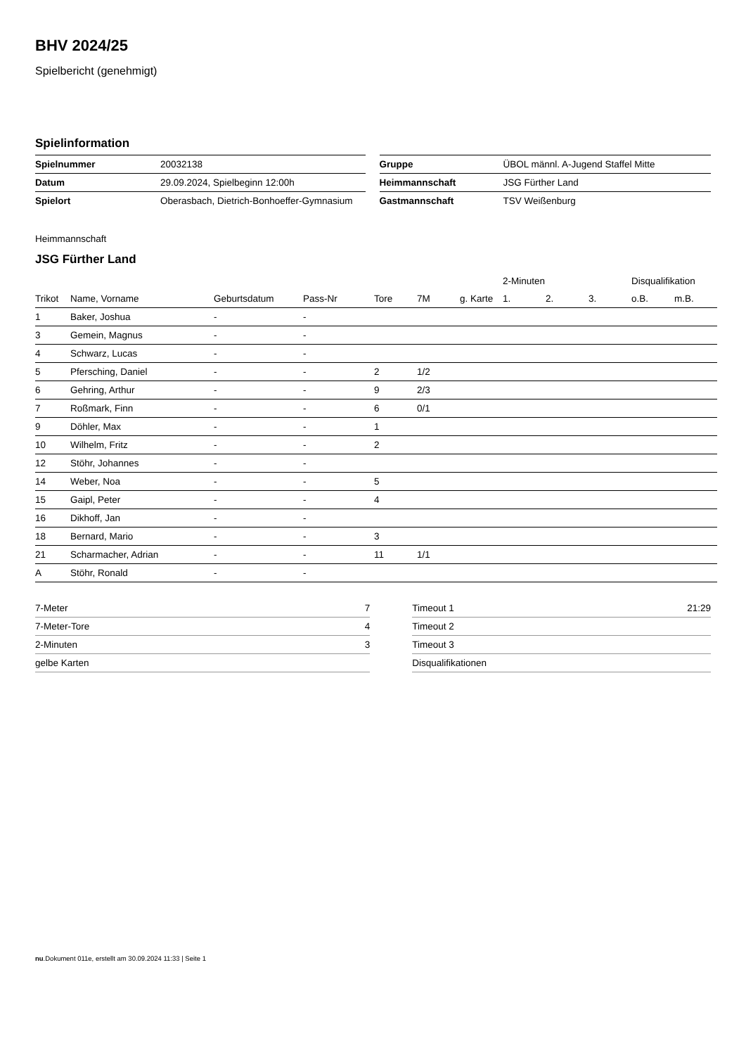BHV 2024/25
Spielbericht (genehmigt)
Spielinformation
| Spielnummer | 20032138 |
| Datum | 29.09.2024, Spielbeginn 12:00h |
| Spielort | Oberasbach, Dietrich-Bonhoeffer-Gymnasium |
| Gruppe | ÜBOL männl. A-Jugend Staffel Mitte |
| Heimmannschaft | JSG Fürther Land |
| Gastmannschaft | TSV Weißenburg |
Heimmannschaft
JSG Fürther Land
| | | | | | | | 2-Minuten | | | Disqualifikation | |
| --- | --- | --- | --- | --- | --- | --- | --- | --- | --- | --- | --- |
| Trikot | Name, Vorname | Geburtsdatum | Pass-Nr | Tore | 7M | g. Karte | 1. | 2. | 3. | o.B. | m.B. |
| 1 | Baker, Joshua | - | - | | | | | | | | |
| 3 | Gemein, Magnus | - | - | | | | | | | | |
| 4 | Schwarz, Lucas | - | - | | | | | | | | |
| 5 | Pfersching, Daniel | - | - | 2 | 1/2 | | | | | | |
| 6 | Gehring, Arthur | - | - | 9 | 2/3 | | | | | | |
| 7 | Roßmark, Finn | - | - | 6 | 0/1 | | | | | | |
| 9 | Döhler, Max | - | - | 1 | | | | | | | |
| 10 | Wilhelm, Fritz | - | - | 2 | | | | | | | |
| 12 | Stöhr, Johannes | - | - | | | | | | | | |
| 14 | Weber, Noa | - | - | 5 | | | | | | | |
| 15 | Gaipl, Peter | - | - | 4 | | | | | | | |
| 16 | Dikhoff, Jan | - | - | | | | | | | | |
| 18 | Bernard, Mario | - | - | 3 | | | | | | | |
| 21 | Scharmacher, Adrian | - | - | 11 | 1/1 | | | | | | |
| A | Stöhr, Ronald | - | - | | | | | | | | |
| 7-Meter | 7 |
| 7-Meter-Tore | 4 |
| 2-Minuten | 3 |
| gelbe Karten | |
| Timeout 1 | 21:29 |
| Timeout 2 | |
| Timeout 3 | |
| Disqualifikationen | |
nu.Dokument 011e, erstellt am 30.09.2024 11:33 | Seite 1